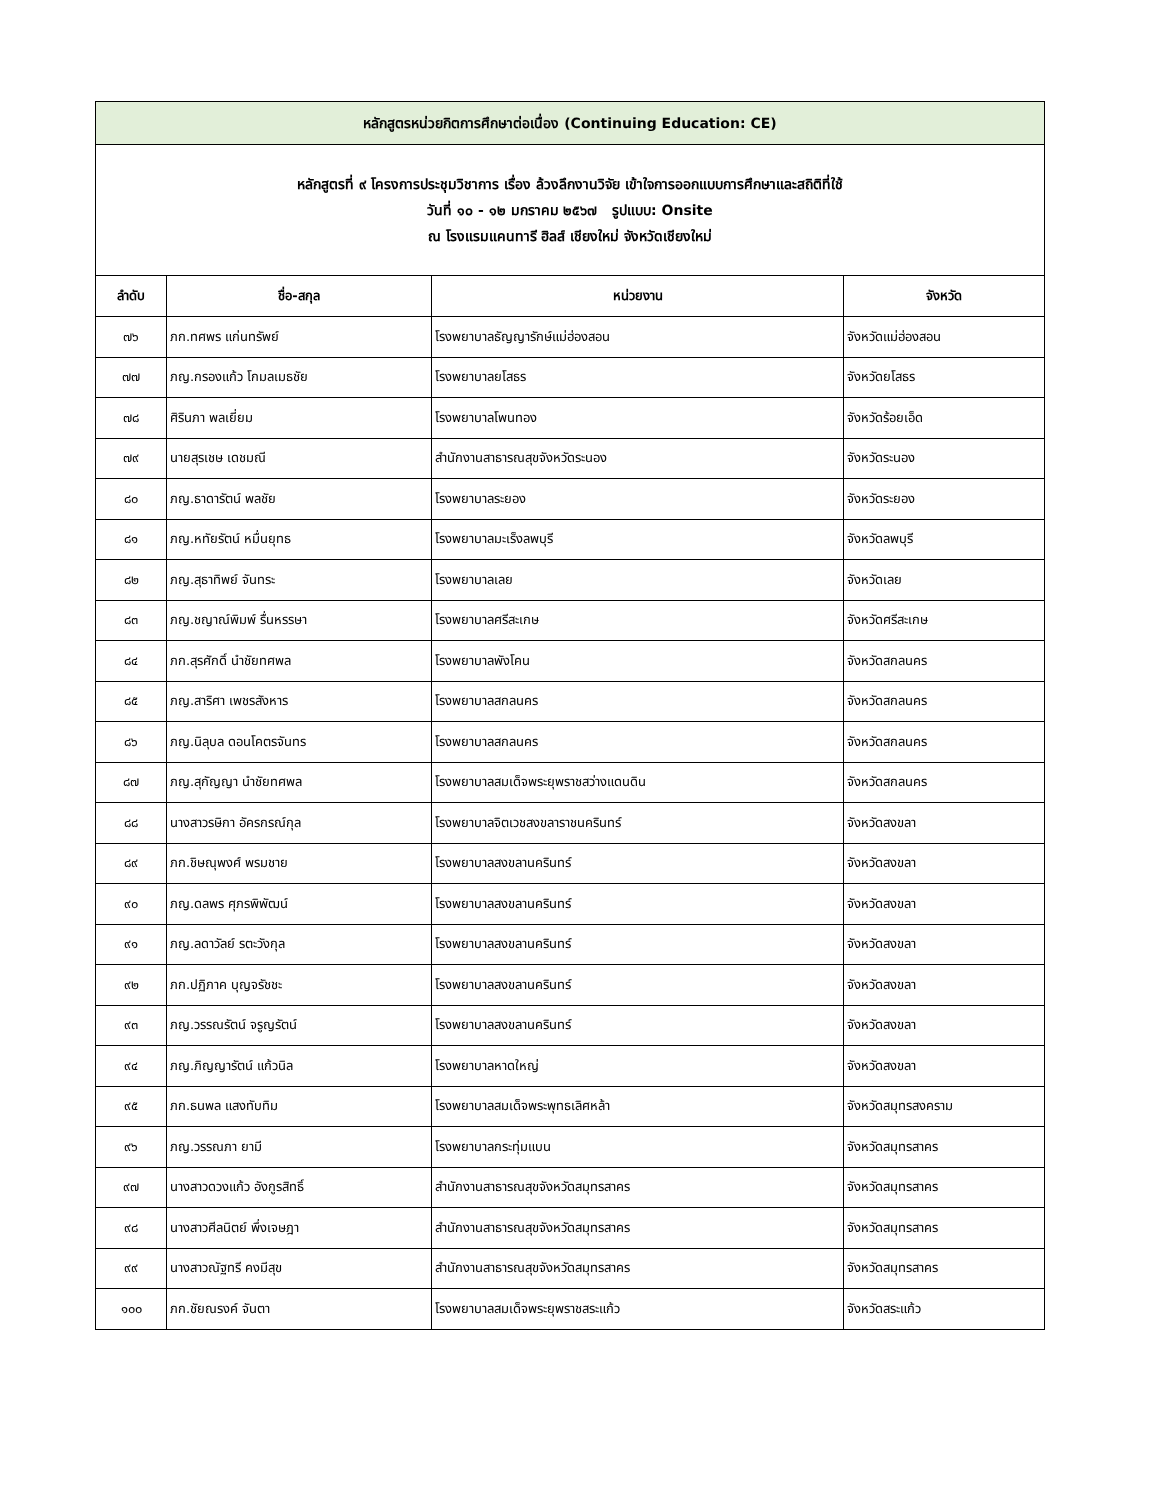| หลักสูตรหน่วยกิตการศึกษาต่อเนื่อง (Continuing Education: CE) | | | |
| หลักสูตรที่ ๙ โครงการประชุมวิชาการ เรื่อง ล้วงลึกงานวิจัย เข้าใจการออกแบบการศึกษาและสถิติที่ใช้ วันที่ ๑๐ - ๑๒ มกราคม ๒๕๖๗ รูปแบบ: Onsite ณ โรงแรมแคนทารี ฮิลส์ เชียงใหม่ จังหวัดเชียงใหม่ | | | |
| ลำดับ | ชื่อ-สกุล | หน่วยงาน | จังหวัด |
| ๗๖ | ภก.ทศพร แก่นทรัพย์ | โรงพยาบาลธัญญารักษ์แม่ฮ่องสอน | จังหวัดแม่ฮ่องสอน |
| ๗๗ | ภญ.กรองแก้ว โกมลเมธชัย | โรงพยาบาลยโสธร | จังหวัดยโสธร |
| ๗๘ | ศิรินภา พลเยี่ยม | โรงพยาบาลโพนทอง | จังหวัดร้อยเอ็ด |
| ๗๙ | นายสุรเชษ เดชมณี | สำนักงานสาธารณสุขจังหวัดระนอง | จังหวัดระนอง |
| ๘๐ | ภญ.ธาดารัตน์ พลชัย | โรงพยาบาลระยอง | จังหวัดระยอง |
| ๘๑ | ภญ.หทัยรัตน์ หมื่นยุทธ | โรงพยาบาลมะเร็งลพบุรี | จังหวัดลพบุรี |
| ๘๒ | ภญ.สุธาทิพย์ จันทระ | โรงพยาบาลเลย | จังหวัดเลย |
| ๘๓ | ภญ.ชญาณ์พิมพ์ รื่นหรรษา | โรงพยาบาลศรีสะเกษ | จังหวัดศรีสะเกษ |
| ๘๔ | ภก.สุรศักดิ์ นำชัยทศพล | โรงพยาบาลพังโคน | จังหวัดสกลนคร |
| ๘๕ | ภญ.สาริศา เพชรสังหาร | โรงพยาบาลสกลนคร | จังหวัดสกลนคร |
| ๘๖ | ภญ.นิลุบล ดอนโคตรจันทร | โรงพยาบาลสกลนคร | จังหวัดสกลนคร |
| ๘๗ | ภญ.สุกัญญา นำชัยทศพล | โรงพยาบาลสมเด็จพระยุพราชสว่างแดนดิน | จังหวัดสกลนคร |
| ๘๘ | นางสาวรษิกา อัครกรณ์กุล | โรงพยาบาลจิตเวชสงขลาราชนครินทร์ | จังหวัดสงขลา |
| ๘๙ | ภก.ชิษณุพงศ์ พรมชาย | โรงพยาบาลสงขลานครินทร์ | จังหวัดสงขลา |
| ๙๐ | ภญ.ดลพร ศุภรพิพัฒน์ | โรงพยาบาลสงขลานครินทร์ | จังหวัดสงขลา |
| ๙๑ | ภญ.ลดาวัลย์ รตะวังกุล | โรงพยาบาลสงขลานครินทร์ | จังหวัดสงขลา |
| ๙๒ | ภก.ปฏิภาค บุญจรัชชะ | โรงพยาบาลสงขลานครินทร์ | จังหวัดสงขลา |
| ๙๓ | ภญ.วรรณรัตน์ จรูญรัตน์ | โรงพยาบาลสงขลานครินทร์ | จังหวัดสงขลา |
| ๙๔ | ภญ.ภิญญารัตน์ แก้วนิล | โรงพยาบาลหาดใหญ่ | จังหวัดสงขลา |
| ๙๕ | ภก.ธนพล แสงทับทิม | โรงพยาบาลสมเด็จพระพุทธเลิศหล้า | จังหวัดสมุทรสงคราม |
| ๙๖ | ภญ.วรรณภา ยามี | โรงพยาบาลกระทุ่มแบน | จังหวัดสมุทรสาคร |
| ๙๗ | นางสาวดวงแก้ว อังกูรสิทธิ์ | สำนักงานสาธารณสุขจังหวัดสมุทรสาคร | จังหวัดสมุทรสาคร |
| ๙๘ | นางสาวศีลนิตย์ พึ่งเจษฎา | สำนักงานสาธารณสุขจังหวัดสมุทรสาคร | จังหวัดสมุทรสาคร |
| ๙๙ | นางสาวณัฐทรี คงมีสุข | สำนักงานสาธารณสุขจังหวัดสมุทรสาคร | จังหวัดสมุทรสาคร |
| ๑๐๐ | ภก.ชัยณรงค์ จันตา | โรงพยาบาลสมเด็จพระยุพราชสระแก้ว | จังหวัดสระแก้ว |